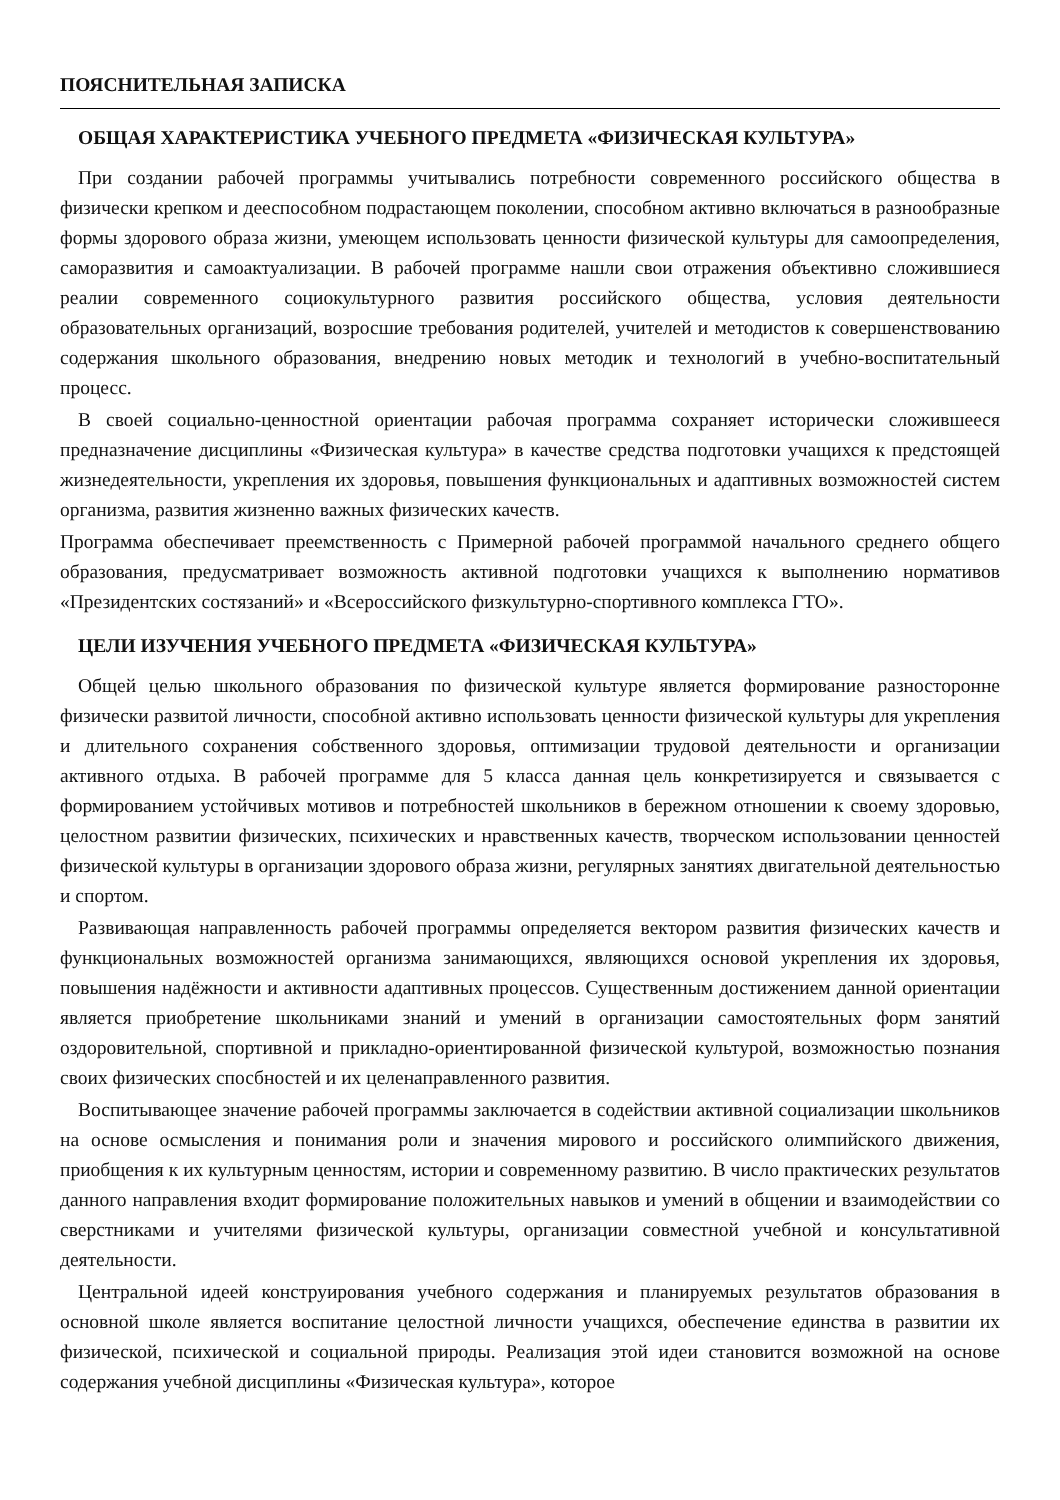ПОЯСНИТЕЛЬНАЯ ЗАПИСКА
ОБЩАЯ ХАРАКТЕРИСТИКА УЧЕБНОГО ПРЕДМЕТА «ФИЗИЧЕСКАЯ КУЛЬТУРА»
При создании рабочей программы учитывались потребности современного российского общества в физически крепком и дееспособном подрастающем поколении, способном активно включаться в разнообразные формы здорового образа жизни, умеющем использовать ценности физической культуры для самоопределения, саморазвития и самоактуализации. В рабочей программе нашли свои отражения объективно сложившиеся реалии современного социокультурного развития российского общества, условия деятельности образовательных организаций, возросшие требования родителей, учителей и методистов к совершенствованию содержания школьного образования, внедрению новых методик и технологий в учебно-воспитательный процесс.
В своей социально-ценностной ориентации рабочая программа сохраняет исторически сложившееся предназначение дисциплины «Физическая культура» в качестве средства подготовки учащихся к предстоящей жизнедеятельности, укрепления их здоровья, повышения функциональных и адаптивных возможностей систем организма, развития жизненно важных физических качеств.
Программа обеспечивает преемственность с Примерной рабочей программой начального среднего общего образования, предусматривает возможность активной подготовки учащихся к выполнению нормативов «Президентских состязаний» и «Всероссийского физкультурно-спортивного комплекса ГТО».
ЦЕЛИ ИЗУЧЕНИЯ УЧЕБНОГО ПРЕДМЕТА «ФИЗИЧЕСКАЯ КУЛЬТУРА»
Общей целью школьного образования по физической культуре является формирование разносторонне физически развитой личности, способной активно использовать ценности физической культуры для укрепления и длительного сохранения собственного здоровья, оптимизации трудовой деятельности и организации активного отдыха. В рабочей программе для 5 класса данная цель конкретизируется и связывается с формированием устойчивых мотивов и потребностей школьников в бережном отношении к своему здоровью, целостном развитии физических, психических и нравственных качеств, творческом использовании ценностей физической культуры в организации здорового образа жизни, регулярных занятиях двигательной деятельностью и спортом.
Развивающая направленность рабочей программы определяется вектором развития физических качеств и функциональных возможностей организма занимающихся, являющихся основой укрепления их здоровья, повышения надёжности и активности адаптивных процессов. Существенным достижением данной ориентации является приобретение школьниками знаний и умений в организации самостоятельных форм занятий оздоровительной, спортивной и прикладно-ориентированной физической культурой, возможностью познания своих физических спосбностей и их целенаправленного развития.
Воспитывающее значение рабочей программы заключается в содействии активной социализации школьников на основе осмысления и понимания роли и значения мирового и российского олимпийского движения, приобщения к их культурным ценностям, истории и современному развитию. В число практических результатов данного направления входит формирование положительных навыков и умений в общении и взаимодействии со сверстниками и учителями физической культуры, организации совместной учебной и консультативной деятельности.
Центральной идеей конструирования учебного содержания и планируемых результатов образования в основной школе является воспитание целостной личности учащихся, обеспечение единства в развитии их физической, психической и социальной природы. Реализация этой идеи становится возможной на основе содержания учебной дисциплины «Физическая культура», которое